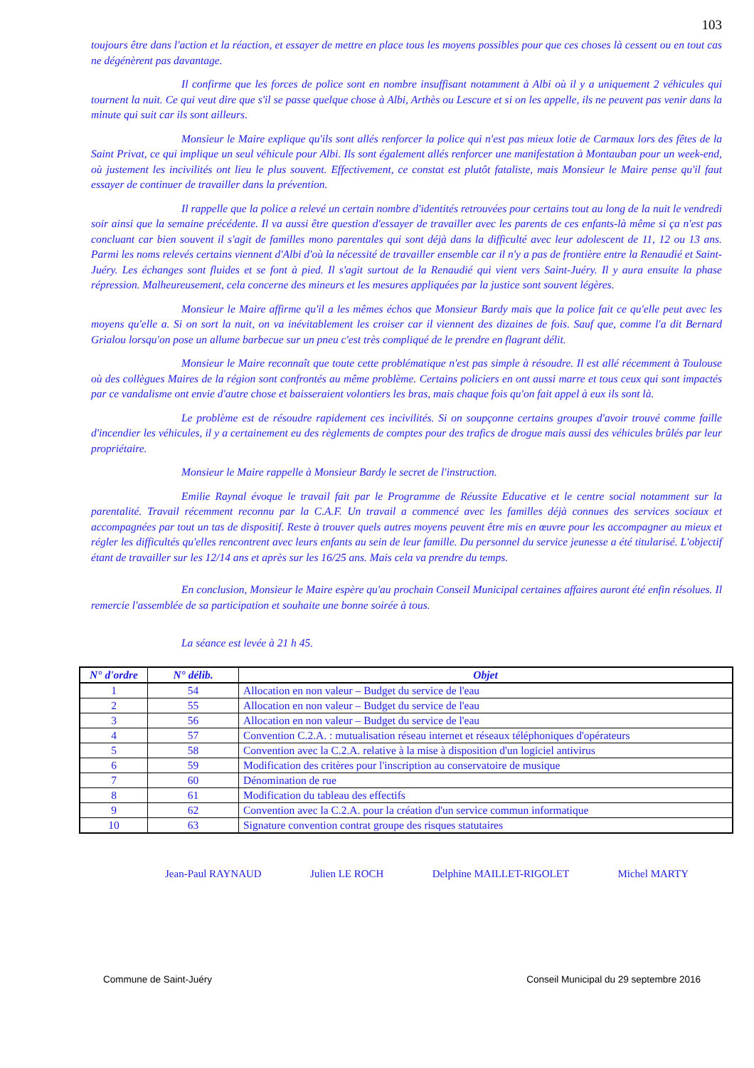103
toujours être dans l'action et la réaction, et essayer de mettre en place tous les moyens possibles pour que ces choses là cessent ou en tout cas ne dégénèrent pas davantage.
Il confirme que les forces de police sont en nombre insuffisant notamment à Albi où il y a uniquement 2 véhicules qui tournent la nuit. Ce qui veut dire que s'il se passe quelque chose à Albi, Arthès ou Lescure et si on les appelle, ils ne peuvent pas venir dans la minute qui suit car ils sont ailleurs.
Monsieur le Maire explique qu'ils sont allés renforcer la police qui n'est pas mieux lotie de Carmaux lors des fêtes de la Saint Privat, ce qui implique un seul véhicule pour Albi. Ils sont également allés renforcer une manifestation à Montauban pour un week-end, où justement les incivilités ont lieu le plus souvent. Effectivement, ce constat est plutôt fataliste, mais Monsieur le Maire pense qu'il faut essayer de continuer de travailler dans la prévention.
Il rappelle que la police a relevé un certain nombre d'identités retrouvées pour certains tout au long de la nuit le vendredi soir ainsi que la semaine précédente. Il va aussi être question d'essayer de travailler avec les parents de ces enfants-là même si ça n'est pas concluant car bien souvent il s'agit de familles mono parentales qui sont déjà dans la difficulté avec leur adolescent de 11, 12 ou 13 ans. Parmi les noms relevés certains viennent d'Albi d'où la nécessité de travailler ensemble car il n'y a pas de frontière entre la Renaudié et Saint-Juéry. Les échanges sont fluides et se font à pied. Il s'agit surtout de la Renaudié qui vient vers Saint-Juéry. Il y aura ensuite la phase répression. Malheureusement, cela concerne des mineurs et les mesures appliquées par la justice sont souvent légères.
Monsieur le Maire affirme qu'il a les mêmes échos que Monsieur Bardy mais que la police fait ce qu'elle peut avec les moyens qu'elle a. Si on sort la nuit, on va inévitablement les croiser car il viennent des dizaines de fois. Sauf que, comme l'a dit Bernard Grialou lorsqu'on pose un allume barbecue sur un pneu c'est très compliqué de le prendre en flagrant délit.
Monsieur le Maire reconnaît que toute cette problématique n'est pas simple à résoudre. Il est allé récemment à Toulouse où des collègues Maires de la région sont confrontés au même problème. Certains policiers en ont aussi marre et tous ceux qui sont impactés par ce vandalisme ont envie d'autre chose et baisseraient volontiers les bras, mais chaque fois qu'on fait appel à eux ils sont là.
Le problème est de résoudre rapidement ces incivilités. Si on soupçonne certains groupes d'avoir trouvé comme faille d'incendier les véhicules, il y a certainement eu des règlements de comptes pour des trafics de drogue mais aussi des véhicules brûlés par leur propriétaire.
Monsieur le Maire rappelle à Monsieur Bardy le secret de l'instruction.
Emilie Raynal évoque le travail fait par le Programme de Réussite Educative et le centre social notamment sur la parentalité. Travail récemment reconnu par la C.A.F. Un travail a commencé avec les familles déjà connues des services sociaux et accompagnées par tout un tas de dispositif. Reste à trouver quels autres moyens peuvent être mis en œuvre pour les accompagner au mieux et régler les difficultés qu'elles rencontrent avec leurs enfants au sein de leur famille. Du personnel du service jeunesse a été titularisé. L'objectif étant de travailler sur les 12/14 ans et après sur les 16/25 ans. Mais cela va prendre du temps.
En conclusion, Monsieur le Maire espère qu'au prochain Conseil Municipal certaines affaires auront été enfin résolues. Il remercie l'assemblée de sa participation et souhaite une bonne soirée à tous.
La séance est levée à 21 h 45.
| N° d'ordre | N° délib. | Objet |
| --- | --- | --- |
| 1 | 54 | Allocation en non valeur – Budget du service de l'eau |
| 2 | 55 | Allocation en non valeur – Budget du service de l'eau |
| 3 | 56 | Allocation en non valeur – Budget du service de l'eau |
| 4 | 57 | Convention C.2.A. : mutualisation réseau internet et réseaux téléphoniques d'opérateurs |
| 5 | 58 | Convention avec la C.2.A. relative à la mise à disposition d'un logiciel antivirus |
| 6 | 59 | Modification des critères pour l'inscription au conservatoire de musique |
| 7 | 60 | Dénomination de rue |
| 8 | 61 | Modification du tableau des effectifs |
| 9 | 62 | Convention avec la C.2.A. pour la création d'un service commun informatique |
| 10 | 63 | Signature convention contrat groupe des risques statutaires |
Jean-Paul RAYNAUD Julien LE ROCH Delphine MAILLET-RIGOLET Michel MARTY
Commune de Saint-Juéry Conseil Municipal du 29 septembre 2016